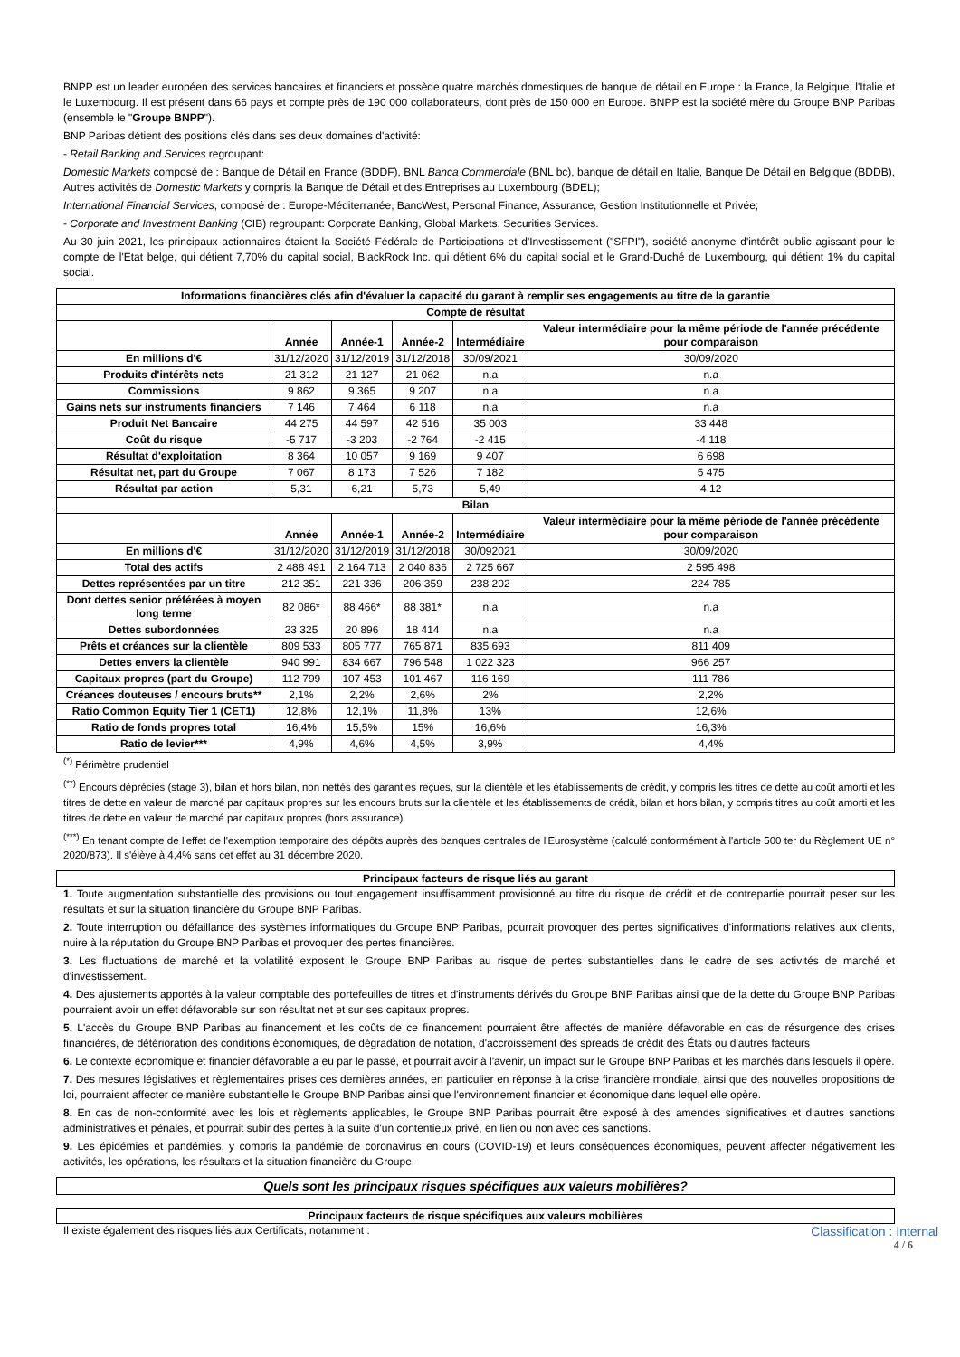BNPP est un leader européen des services bancaires et financiers et possède quatre marchés domestiques de banque de détail en Europe : la France, la Belgique, l'Italie et le Luxembourg. Il est présent dans 66 pays et compte près de 190 000 collaborateurs, dont près de 150 000 en Europe. BNPP est la société mère du Groupe BNP Paribas (ensemble le "Groupe BNPP").
BNP Paribas détient des positions clés dans ses deux domaines d'activité:
- Retail Banking and Services regroupant:
Domestic Markets composé de : Banque de Détail en France (BDDF), BNL Banca Commerciale (BNL bc), banque de détail en Italie, Banque De Détail en Belgique (BDDB), Autres activités de Domestic Markets y compris la Banque de Détail et des Entreprises au Luxembourg (BDEL);
International Financial Services, composé de : Europe-Méditerranée, BancWest, Personal Finance, Assurance, Gestion Institutionnelle et Privée;
- Corporate and Investment Banking (CIB) regroupant: Corporate Banking, Global Markets, Securities Services.
Au 30 juin 2021, les principaux actionnaires étaient la Société Fédérale de Participations et d'Investissement ("SFPI"), société anonyme d'intérêt public agissant pour le compte de l'Etat belge, qui détient 7,70% du capital social, BlackRock Inc. qui détient 6% du capital social et le Grand-Duché de Luxembourg, qui détient 1% du capital social.
| Informations financières clés afin d'évaluer la capacité du garant à remplir ses engagements au titre de la garantie | | | | | |
| --- | --- | --- | --- | --- | --- |
| Compte de résultat | | | | | |
| | Année | Année-1 | Année-2 | Intermédiaire | Valeur intermédiaire pour la même période de l'année précédente pour comparaison |
| En millions d'€ | 31/12/2020 | 31/12/2019 | 31/12/2018 | 30/09/2021 | 30/09/2020 |
| Produits d'intérêts nets | 21 312 | 21 127 | 21 062 | n.a | n.a |
| Commissions | 9 862 | 9 365 | 9 207 | n.a | n.a |
| Gains nets sur instruments financiers | 7 146 | 7 464 | 6 118 | n.a | n.a |
| Produit Net Bancaire | 44 275 | 44 597 | 42 516 | 35 003 | 33 448 |
| Coût du risque | -5 717 | -3 203 | -2 764 | -2 415 | -4 118 |
| Résultat d'exploitation | 8 364 | 10 057 | 9 169 | 9 407 | 6 698 |
| Résultat net, part du Groupe | 7 067 | 8 173 | 7 526 | 7 182 | 5 475 |
| Résultat par action | 5,31 | 6,21 | 5,73 | 5,49 | 4,12 |
| Bilan | | | | | |
| | Année | Année-1 | Année-2 | Intermédiaire | Valeur intermédiaire pour la même période de l'année précédente pour comparaison |
| En millions d'€ | 31/12/2020 | 31/12/2019 | 31/12/2018 | 30/092021 | 30/09/2020 |
| Total des actifs | 2 488 491 | 2 164 713 | 2 040 836 | 2 725 667 | 2 595 498 |
| Dettes représentées par un titre | 212 351 | 221 336 | 206 359 | 238 202 | 224 785 |
| Dont dettes senior préférées à moyen long terme | 82 086* | 88 466* | 88 381* | n.a | n.a |
| Dettes subordonnées | 23 325 | 20 896 | 18 414 | n.a | n.a |
| Prêts et créances sur la clientèle | 809 533 | 805 777 | 765 871 | 835 693 | 811 409 |
| Dettes envers la clientèle | 940 991 | 834 667 | 796 548 | 1 022 323 | 966 257 |
| Capitaux propres (part du Groupe) | 112 799 | 107 453 | 101 467 | 116 169 | 111 786 |
| Créances douteuses / encours bruts** | 2,1% | 2,2% | 2,6% | 2% | 2,2% |
| Ratio Common Equity Tier 1 (CET1) | 12,8% | 12,1% | 11,8% | 13% | 12,6% |
| Ratio de fonds propres total | 16,4% | 15,5% | 15% | 16,6% | 16,3% |
| Ratio de levier*** | 4,9% | 4,6% | 4,5% | 3,9% | 4,4% |
<sup>(*)</sup> Périmètre prudentiel
<sup>(**)</sup> Encours dépréciés (stage 3), bilan et hors bilan, non nettés des garanties reçues, sur la clientèle et les établissements de crédit, y compris les titres de dette au coût amorti et les titres de dette en valeur de marché par capitaux propres sur les encours bruts sur la clientèle et les établissements de crédit, bilan et hors bilan, y compris titres au coût amorti et les titres de dette en valeur de marché par capitaux propres (hors assurance).
<sup>(***)</sup> En tenant compte de l'effet de l'exemption temporaire des dépôts auprès des banques centrales de l'Eurosystème (calculé conformément à l'article 500 ter du Règlement UE n° 2020/873). Il s'élève à 4,4% sans cet effet au 31 décembre 2020.
Principaux facteurs de risque liés au garant
1. Toute augmentation substantielle des provisions ou tout engagement insuffisamment provisionné au titre du risque de crédit et de contrepartie pourrait peser sur les résultats et sur la situation financière du Groupe BNP Paribas.
2. Toute interruption ou défaillance des systèmes informatiques du Groupe BNP Paribas, pourrait provoquer des pertes significatives d'informations relatives aux clients, nuire à la réputation du Groupe BNP Paribas et provoquer des pertes financières.
3. Les fluctuations de marché et la volatilité exposent le Groupe BNP Paribas au risque de pertes substantielles dans le cadre de ses activités de marché et d'investissement.
4. Des ajustements apportés à la valeur comptable des portefeuilles de titres et d'instruments dérivés du Groupe BNP Paribas ainsi que de la dette du Groupe BNP Paribas pourraient avoir un effet défavorable sur son résultat net et sur ses capitaux propres.
5. L'accès du Groupe BNP Paribas au financement et les coûts de ce financement pourraient être affectés de manière défavorable en cas de résurgence des crises financières, de détérioration des conditions économiques, de dégradation de notation, d'accroissement des spreads de crédit des États ou d'autres facteurs
6. Le contexte économique et financier défavorable a eu par le passé, et pourrait avoir à l'avenir, un impact sur le Groupe BNP Paribas et les marchés dans lesquels il opère.
7. Des mesures législatives et règlementaires prises ces dernières années, en particulier en réponse à la crise financière mondiale, ainsi que des nouvelles propositions de loi, pourraient affecter de manière substantielle le Groupe BNP Paribas ainsi que l'environnement financier et économique dans lequel elle opère.
8. En cas de non-conformité avec les lois et règlements applicables, le Groupe BNP Paribas pourrait être exposé à des amendes significatives et d'autres sanctions administratives et pénales, et pourrait subir des pertes à la suite d'un contentieux privé, en lien ou non avec ces sanctions.
9. Les épidémies et pandémies, y compris la pandémie de coronavirus en cours (COVID-19) et leurs conséquences économiques, peuvent affecter négativement les activités, les opérations, les résultats et la situation financière du Groupe.
Quels sont les principaux risques spécifiques aux valeurs mobilières?
Principaux facteurs de risque spécifiques aux valeurs mobilières
Il existe également des risques liés aux Certificats, notamment : Classification : Internal
4 / 6